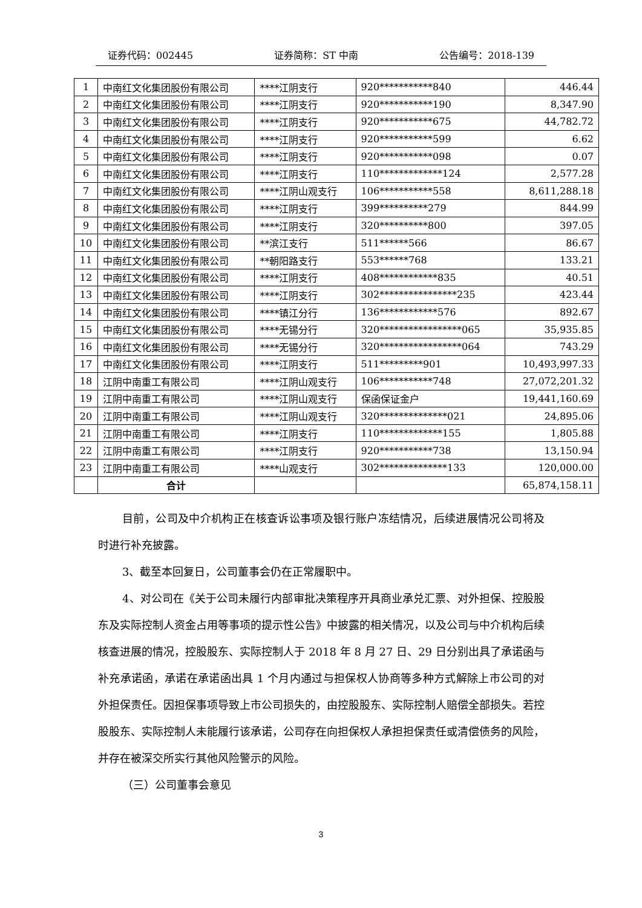证券代码：002445 证券简称：ST 中南 公告编号：2018-139
| 1 | 中南红文化集团股份有限公司 | ****江阴支行 | 920***********840 | 446.44 |
| 2 | 中南红文化集团股份有限公司 | ****江阴支行 | 920***********190 | 8,347.90 |
| 3 | 中南红文化集团股份有限公司 | ****江阴支行 | 920***********675 | 44,782.72 |
| 4 | 中南红文化集团股份有限公司 | ****江阴支行 | 920***********599 | 6.62 |
| 5 | 中南红文化集团股份有限公司 | ****江阴支行 | 920***********098 | 0.07 |
| 6 | 中南红文化集团股份有限公司 | ****江阴支行 | 110*************124 | 2,577.28 |
| 7 | 中南红文化集团股份有限公司 | ****江阴山观支行 | 106***********558 | 8,611,288.18 |
| 8 | 中南红文化集团股份有限公司 | ****江阴支行 | 399**********279 | 844.99 |
| 9 | 中南红文化集团股份有限公司 | ****江阴支行 | 320**********800 | 397.05 |
| 10 | 中南红文化集团股份有限公司 | **滨江支行 | 511******566 | 86.67 |
| 11 | 中南红文化集团股份有限公司 | **朝阳路支行 | 553******768 | 133.21 |
| 12 | 中南红文化集团股份有限公司 | ****江阴支行 | 408************835 | 40.51 |
| 13 | 中南红文化集团股份有限公司 | ****江阴支行 | 302****************235 | 423.44 |
| 14 | 中南红文化集团股份有限公司 | ****镇江分行 | 136************576 | 892.67 |
| 15 | 中南红文化集团股份有限公司 | ****无锡分行 | 320*****************065 | 35,935.85 |
| 16 | 中南红文化集团股份有限公司 | ****无锡分行 | 320*****************064 | 743.29 |
| 17 | 中南红文化集团股份有限公司 | ****江阴支行 | 511*********901 | 10,493,997.33 |
| 18 | 江阴中南重工有限公司 | ****江阴山观支行 | 106***********748 | 27,072,201.32 |
| 19 | 江阴中南重工有限公司 | ****江阴山观支行 | 保函保证金户 | 19,441,160.69 |
| 20 | 江阴中南重工有限公司 | ****江阴山观支行 | 320**************021 | 24,895.06 |
| 21 | 江阴中南重工有限公司 | ****江阴支行 | 110*************155 | 1,805.88 |
| 22 | 江阴中南重工有限公司 | ****江阴支行 | 920***********738 | 13,150.94 |
| 23 | 江阴中南重工有限公司 | ****山观支行 | 302**************133 | 120,000.00 |
| | 合计 | | | 65,874,158.11 |
目前，公司及中介机构正在核查诉讼事项及银行账户冻结情况，后续进展情况公司将及时进行补充披露。
3、截至本回复日，公司董事会仍在正常履职中。
4、对公司在《关于公司未履行内部审批决策程序开具商业承兑汇票、对外担保、控股股东及实际控制人资金占用等事项的提示性公告》中披露的相关情况，以及公司与中介机构后续核查进展的情况，控股股东、实际控制人于 2018 年 8 月 27 日、29 日分别出具了承诺函与补充承诺函，承诺在承诺函出具 1 个月内通过与担保权人协商等多种方式解除上市公司的对外担保责任。因担保事项导致上市公司损失的，由控股股东、实际控制人赔偿全部损失。若控股股东、实际控制人未能履行该承诺，公司存在向担保权人承担担保责任或清偿债务的风险，并存在被深交所实行其他风险警示的风险。
（三）公司董事会意见
3